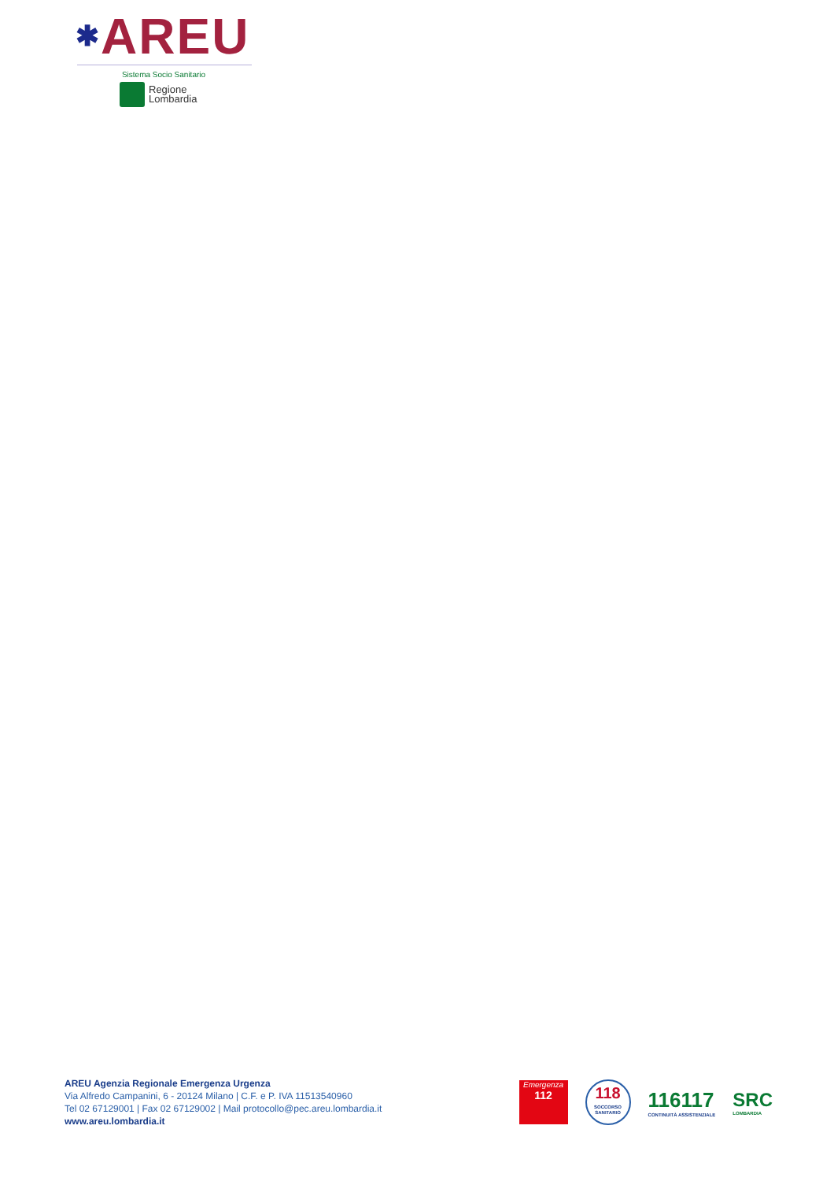✱AREU
Sistema Socio Sanitario
Regione
Lombardia
AREU Agenzia Regionale Emergenza Urgenza
Via Alfredo Campanini, 6 - 20124 Milano | C.F. e P. IVA 11513540960
Tel 02 67129001 | Fax 02 67129002 | Mail protocollo@pec.areu.lombardia.it
www.areu.lombardia.it
Emergenza
112
118
SOCCORSO SANITARIO
116117
CONTINUITÀ ASSISTENZIALE
SRC
LOMBARDIA